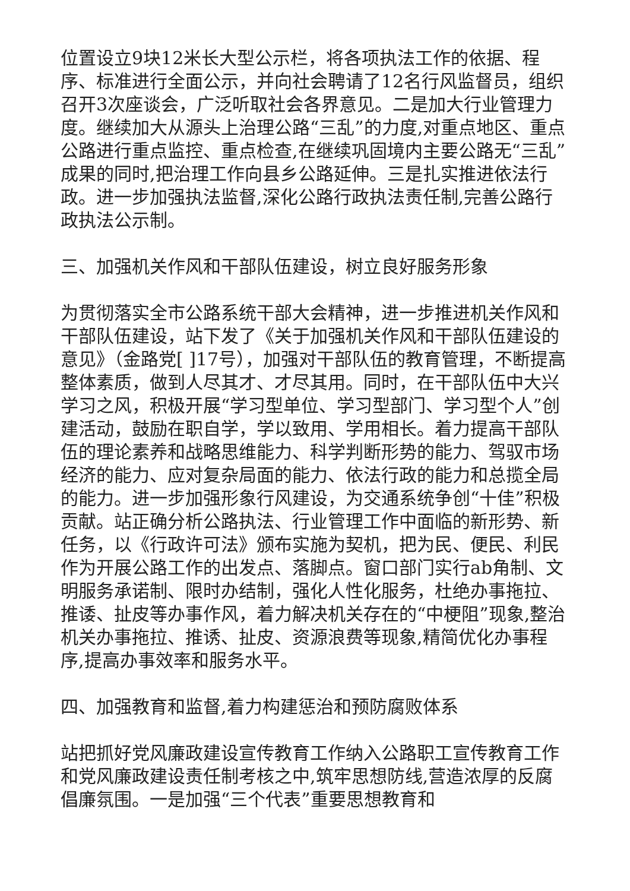位置设立9块12米长大型公示栏，将各项执法工作的依据、程序、标准进行全面公示，并向社会聘请了12名行风监督员，组织召开3次座谈会，广泛听取社会各界意见。二是加大行业管理力度。继续加大从源头上治理公路“三乱”的力度,对重点地区、重点公路进行重点监控、重点检查,在继续巩固境内主要公路无“三乱”成果的同时,把治理工作向县乡公路延伸。三是扎实推进依法行政。进一步加强执法监督,深化公路行政执法责任制,完善公路行政执法公示制。
三、加强机关作风和干部队伍建设，树立良好服务形象
为贯彻落实全市公路系统干部大会精神，进一步推进机关作风和干部队伍建设，站下发了《关于加强机关作风和干部队伍建设的意见》（金路党[ ]17号），加强对干部队伍的教育管理，不断提高整体素质，做到人尽其才、才尽其用。同时，在干部队伍中大兴学习之风，积极开展“学习型单位、学习型部门、学习型个人”创建活动，鼓励在职自学，学以致用、学用相长。着力提高干部队伍的理论素养和战略思维能力、科学判断形势的能力、驾驭市场经济的能力、应对复杂局面的能力、依法行政的能力和总揽全局的能力。进一步加强形象行风建设，为交通系统争创“十佳”积极贡献。站正确分析公路执法、行业管理工作中面临的新形势、新任务，以《行政许可法》颁布实施为契机，把为民、便民、利民作为开展公路工作的出发点、落脚点。窗口部门实行ab角制、文明服务承诺制、限时办结制，强化人性化服务，杜绝办事拖拉、推诿、扯皮等办事作风，着力解决机关存在的“中梗阻”现象,整治机关办事拖拉、推诱、扯皮、资源浪费等现象,精简优化办事程序,提高办事效率和服务水平。
四、加强教育和监督,着力构建惩治和预防腐败体系
站把抓好党风廉政建设宣传教育工作纳入公路职工宣传教育工作和党风廉政建设责任制考核之中,筑牢思想防线,营造浓厚的反腐倡廉氛围。一是加强“三个代表”重要思想教育和